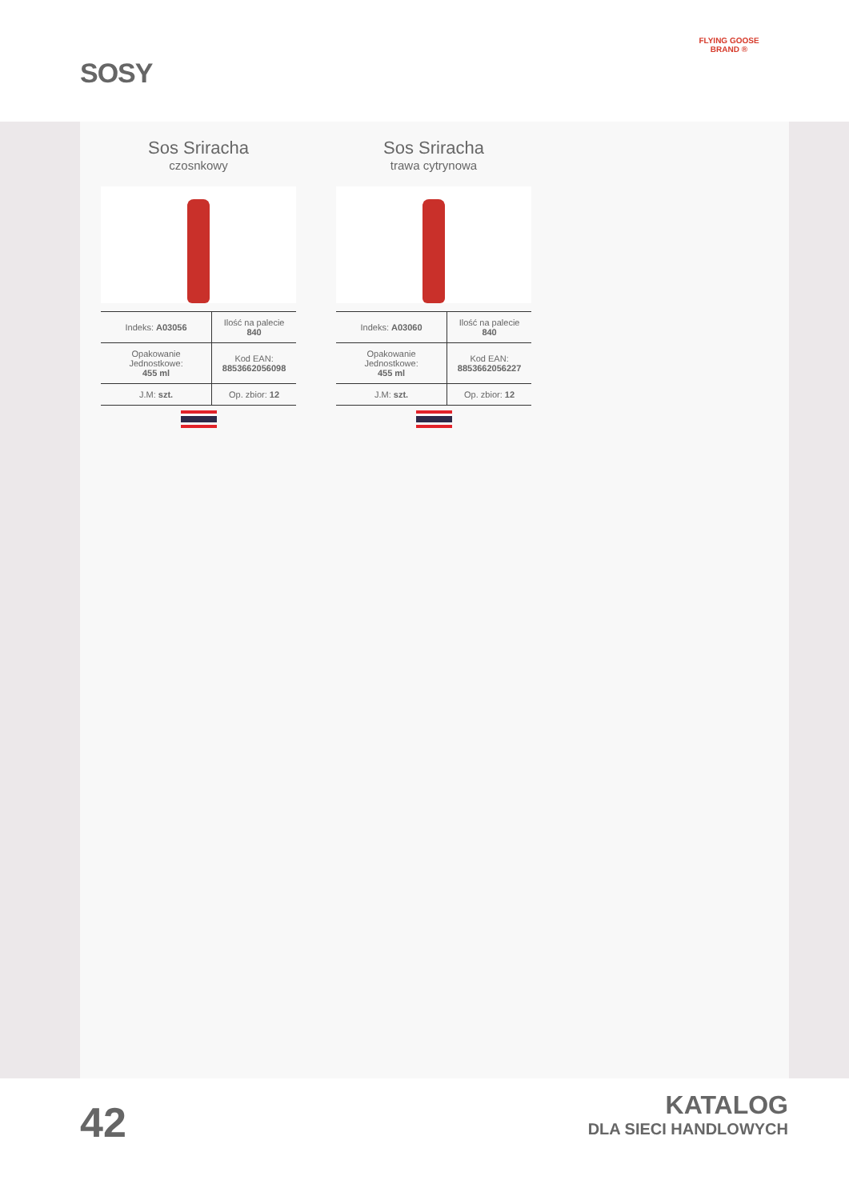SOSY
FLYING GOOSE BRAND ®
Sos Sriracha
czosnkowy
| Indeks: A03056 | Ilość na palecie 840 |
| Opakowanie Jednostkowe: 455 ml | Kod EAN: 8853662056098 |
| J.M: szt. | Op. zbior: 12 |
Sos Sriracha
trawa cytrynowa
| Indeks: A03060 | Ilość na palecie 840 |
| Opakowanie Jednostkowe: 455 ml | Kod EAN: 8853662056227 |
| J.M: szt. | Op. zbior: 12 |
42
KATALOG
DLA SIECI HANDLOWYCH